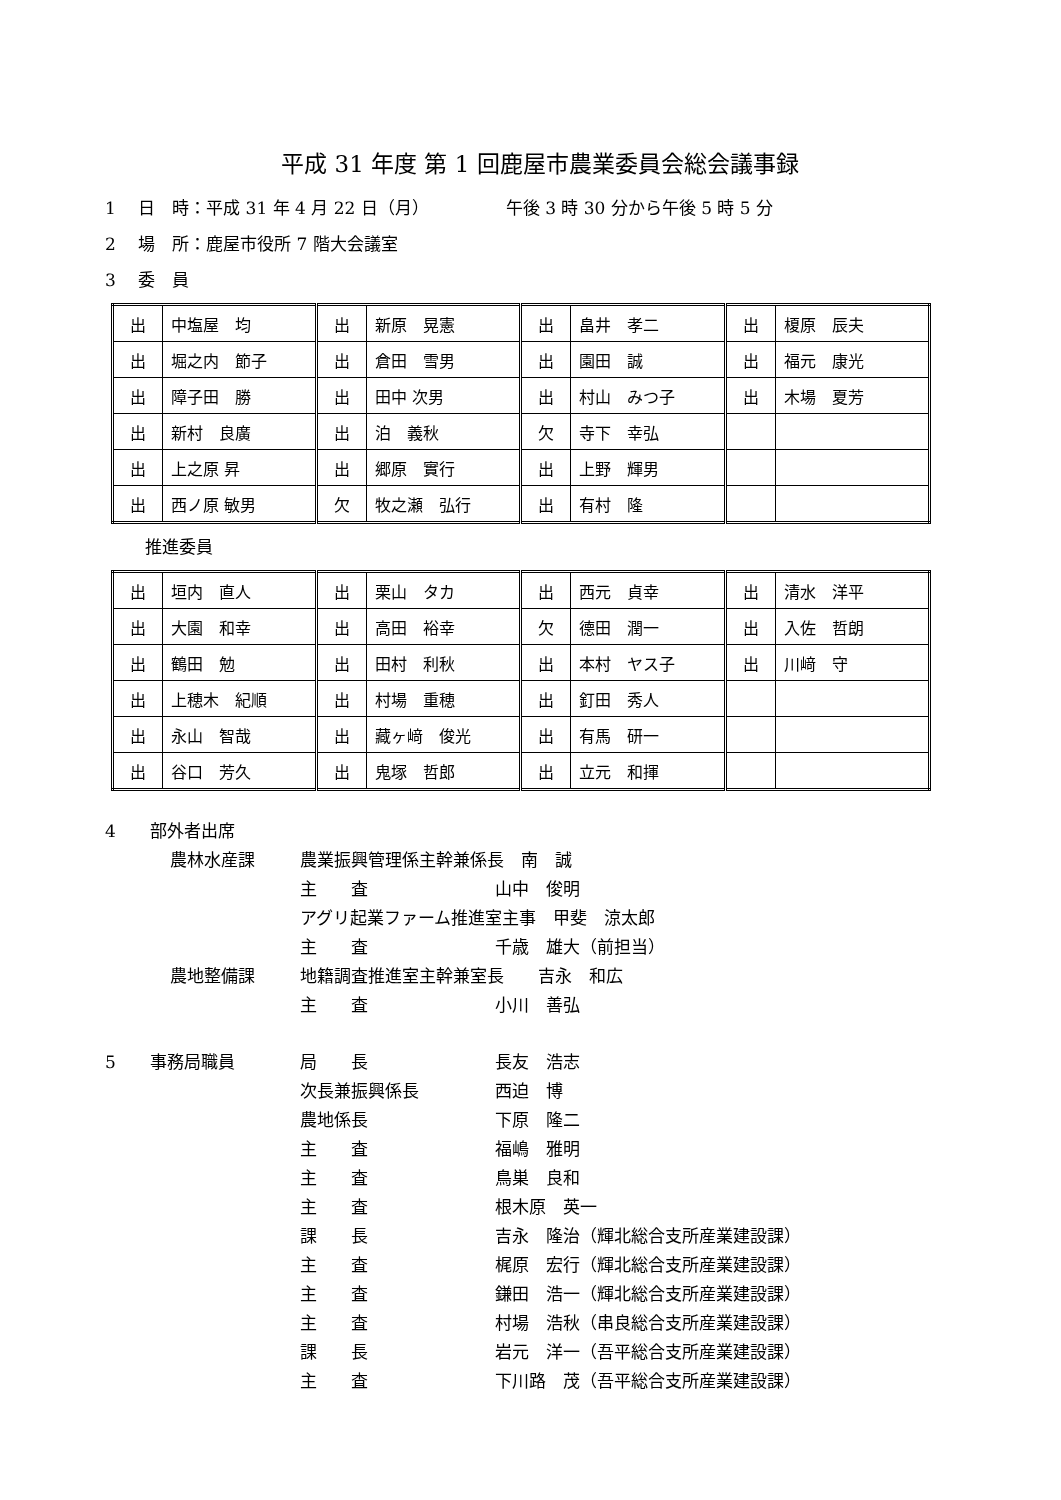平成 31 年度 第 1 回鹿屋市農業委員会総会議事録
1　 日　時：平成 31 年 4 月 22 日（月）　　　　　午後 3 時 30 分から午後 5 時 5 分
2　 場　所：鹿屋市役所 7 階大会議室
3　 委　員
| 出 | 中塩屋 均 | 出 | 新原 晃憲 | 出 | 畠井 孝二 | 出 | 榎原 辰夫 |
| 出 | 堀之内 節子 | 出 | 倉田 雪男 | 出 | 園田 誠 | 出 | 福元 康光 |
| 出 | 障子田 勝 | 出 | 田中 次男 | 出 | 村山 みつ子 | 出 | 木場 夏芳 |
| 出 | 新村 良廣 | 出 | 泊 義秋 | 欠 | 寺下 幸弘 | | |
| 出 | 上之原 昇 | 出 | 郷原 實行 | 出 | 上野 輝男 | | |
| 出 | 西ノ原 敏男 | 欠 | 牧之瀬 弘行 | 出 | 有村 隆 | | |
推進委員
| 出 | 垣内 直人 | 出 | 栗山 タカ | 出 | 西元 貞幸 | 出 | 清水 洋平 |
| 出 | 大園 和幸 | 出 | 高田 裕幸 | 欠 | 德田 潤一 | 出 | 入佐 哲朗 |
| 出 | 鶴田 勉 | 出 | 田村 利秋 | 出 | 本村 ヤス子 | 出 | 川﨑 守 |
| 出 | 上穂木 紀順 | 出 | 村場 重穂 | 出 | 釘田 秀人 | | |
| 出 | 永山 智哉 | 出 | 藏ヶ﨑 俊光 | 出 | 有馬 研一 | | |
| 出 | 谷口 芳久 | 出 | 鬼塚 哲郎 | 出 | 立元 和揮 | | |
4 部外者出席
農林水産課 農業振興管理係主幹兼係長　南　誠
主　　査 山中　俊明
アグリ起業ファーム推進室主事　甲斐　涼太郎
主　　査 千歳　雄大（前担当）
農地整備課 地籍調査推進室主幹兼室長　　吉永　和広
主　　査 小川　善弘
5 事務局職員 局　　長 長友　浩志
次長兼振興係長 西迫　博
農地係長 下原　隆二
主　　査 福嶋　雅明
主　　査 鳥巣　良和
主　　査 根木原　英一
課　　長 吉永　隆治（輝北総合支所産業建設課）
主　　査 梶原　宏行（輝北総合支所産業建設課）
主　　査 鎌田　浩一（輝北総合支所産業建設課）
主　　査 村場　浩秋（串良総合支所産業建設課）
課　　長 岩元　洋一（吾平総合支所産業建設課）
主　　査 下川路　茂（吾平総合支所産業建設課）